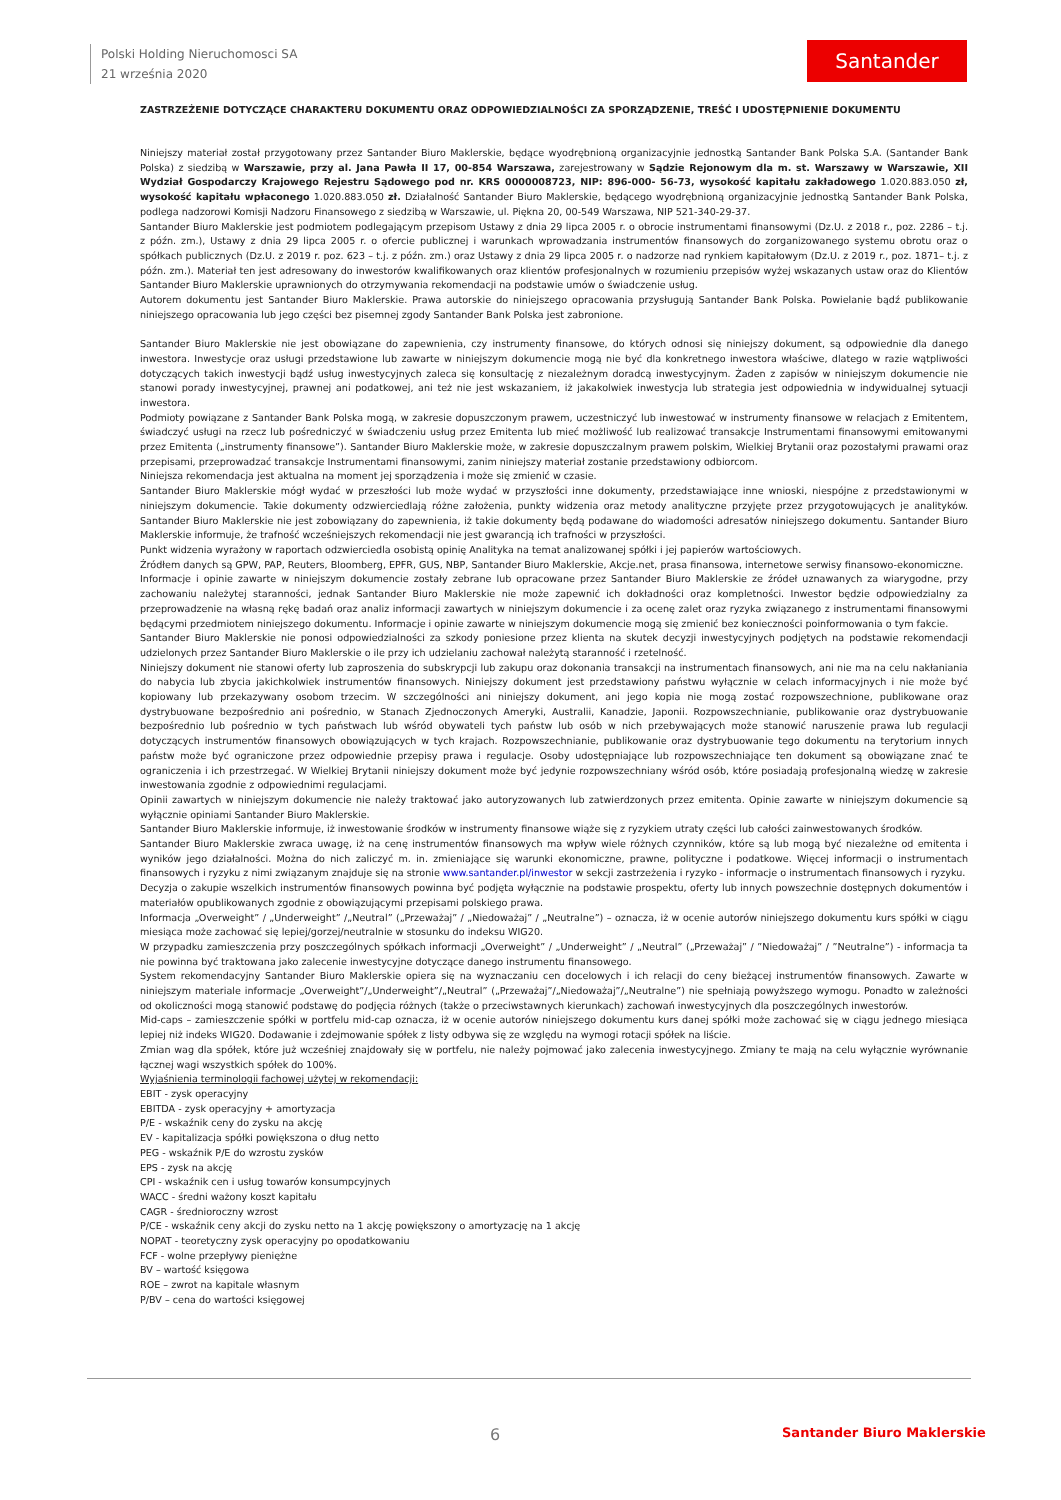Polski Holding Nieruchomosci SA
21 września 2020
Santander
ZASTRZEŻENIE DOTYCZĄCE CHARAKTERU DOKUMENTU ORAZ ODPOWIEDZIALNOŚCI ZA SPORZĄDZENIE, TREŚĆ I UDOSTĘPNIENIE DOKUMENTU
Niniejszy materiał został przygotowany przez Santander Biuro Maklerskie, będące wyodrębnioną organizacyjnie jednostką Santander Bank Polska S.A. (Santander Bank Polska) z siedzibą w Warszawie, przy al. Jana Pawła II 17, 00-854 Warszawa, zarejestrowany w Sądzie Rejonowym dla m. st. Warszawy w Warszawie, XII Wydział Gospodarczy Krajowego Rejestru Sądowego pod nr. KRS 0000008723, NIP: 896-000- 56-73, wysokość kapitału zakładowego 1.020.883.050 zł, wysokość kapitału wpłaconego 1.020.883.050 zł. Działalność Santander Biuro Maklerskie, będącego wyodrębnioną organizacyjnie jednostką Santander Bank Polska, podlega nadzorowi Komisji Nadzoru Finansowego z siedzibą w Warszawie, ul. Piękna 20, 00-549 Warszawa, NIP 521-340-29-37.
Santander Biuro Maklerskie jest podmiotem podlegającym przepisom Ustawy z dnia 29 lipca 2005 r. o obrocie instrumentami finansowymi (Dz.U. z 2018 r., poz. 2286 – t.j. z późn. zm.), Ustawy z dnia 29 lipca 2005 r. o ofercie publicznej i warunkach wprowadzania instrumentów finansowych do zorganizowanego systemu obrotu oraz o spółkach publicznych (Dz.U. z 2019 r. poz. 623 – t.j. z późn. zm.) oraz Ustawy z dnia 29 lipca 2005 r. o nadzorze nad rynkiem kapitałowym (Dz.U. z 2019 r., poz. 1871– t.j. z późn. zm.). Materiał ten jest adresowany do inwestorów kwalifikowanych oraz klientów profesjonalnych w rozumieniu przepisów wyżej wskazanych ustaw oraz do Klientów Santander Biuro Maklerskie uprawnionych do otrzymywania rekomendacji na podstawie umów o świadczenie usług.
Autorem dokumentu jest Santander Biuro Maklerskie. Prawa autorskie do niniejszego opracowania przysługują Santander Bank Polska. Powielanie bądź publikowanie niniejszego opracowania lub jego części bez pisemnej zgody Santander Bank Polska jest zabronione.
Santander Biuro Maklerskie nie jest obowiązane do zapewnienia, czy instrumenty finansowe, do których odnosi się niniejszy dokument, są odpowiednie dla danego inwestora. Inwestycje oraz usługi przedstawione lub zawarte w niniejszym dokumencie mogą nie być dla konkretnego inwestora właściwe, dlatego w razie wątpliwości dotyczących takich inwestycji bądź usług inwestycyjnych zaleca się konsultację z niezależnym doradcą inwestycyjnym. Żaden z zapisów w niniejszym dokumencie nie stanowi porady inwestycyjnej, prawnej ani podatkowej, ani też nie jest wskazaniem, iż jakakolwiek inwestycja lub strategia jest odpowiednia w indywidualnej sytuacji inwestora.
Podmioty powiązane z Santander Bank Polska mogą, w zakresie dopuszczonym prawem, uczestniczyć lub inwestować w instrumenty finansowe w relacjach z Emitentem, świadczyć usługi na rzecz lub pośredniczyć w świadczeniu usług przez Emitenta lub mieć możliwość lub realizować transakcje Instrumentami finansowymi emitowanymi przez Emitenta („instrumenty finansowe”). Santander Biuro Maklerskie może, w zakresie dopuszczalnym prawem polskim, Wielkiej Brytanii oraz pozostałymi prawami oraz przepisami, przeprowadzać transakcje Instrumentami finansowymi, zanim niniejszy materiał zostanie przedstawiony odbiorcom.
Niniejsza rekomendacja jest aktualna na moment jej sporządzenia i może się zmienić w czasie.
Santander Biuro Maklerskie mógł wydać w przeszłości lub może wydać w przyszłości inne dokumenty, przedstawiające inne wnioski, niespójne z przedstawionymi w niniejszym dokumencie. Takie dokumenty odzwierciedlają różne założenia, punkty widzenia oraz metody analityczne przyjęte przez przygotowujących je analityków. Santander Biuro Maklerskie nie jest zobowiązany do zapewnienia, iż takie dokumenty będą podawane do wiadomości adresatów niniejszego dokumentu. Santander Biuro Maklerskie informuje, że trafność wcześniejszych rekomendacji nie jest gwarancją ich trafności w przyszłości.
Punkt widzenia wyrażony w raportach odzwierciedla osobistą opinię Analityka na temat analizowanej spółki i jej papierów wartościowych.
Źródłem danych są GPW, PAP, Reuters, Bloomberg, EPFR, GUS, NBP, Santander Biuro Maklerskie, Akcje.net, prasa finansowa, internetowe serwisy finansowo-ekonomiczne.
Informacje i opinie zawarte w niniejszym dokumencie zostały zebrane lub opracowane przez Santander Biuro Maklerskie ze źródeł uznawanych za wiarygodne, przy zachowaniu należytej staranności, jednak Santander Biuro Maklerskie nie może zapewnić ich dokładności oraz kompletności. Inwestor będzie odpowiedzialny za przeprowadzenie na własną rękę badań oraz analiz informacji zawartych w niniejszym dokumencie i za ocenę zalet oraz ryzyka związanego z instrumentami finansowymi będącymi przedmiotem niniejszego dokumentu. Informacje i opinie zawarte w niniejszym dokumencie mogą się zmienić bez konieczności poinformowania o tym fakcie.
Santander Biuro Maklerskie nie ponosi odpowiedzialności za szkody poniesione przez klienta na skutek decyzji inwestycyjnych podjętych na podstawie rekomendacji udzielonych przez Santander Biuro Maklerskie o ile przy ich udzielaniu zachował należytą staranność i rzetelność.
Niniejszy dokument nie stanowi oferty lub zaproszenia do subskrypcji lub zakupu oraz dokonania transakcji na instrumentach finansowych, ani nie ma na celu nakłaniania do nabycia lub zbycia jakichkolwiek instrumentów finansowych. Niniejszy dokument jest przedstawiony państwu wyłącznie w celach informacyjnych i nie może być kopiowany lub przekazywany osobom trzecim. W szczególności ani niniejszy dokument, ani jego kopia nie mogą zostać rozpowszechnione, publikowane oraz dystrybuowane bezpośrednio ani pośrednio, w Stanach Zjednoczonych Ameryki, Australii, Kanadzie, Japonii. Rozpowszechnianie, publikowanie oraz dystrybuowanie bezpośrednio lub pośrednio w tych państwach lub wśród obywateli tych państw lub osób w nich przebywających może stanowić naruszenie prawa lub regulacji dotyczących instrumentów finansowych obowiązujących w tych krajach. Rozpowszechnianie, publikowanie oraz dystrybuowanie tego dokumentu na terytorium innych państw może być ograniczone przez odpowiednie przepisy prawa i regulacje. Osoby udostępniające lub rozpowszechniające ten dokument są obowiązane znać te ograniczenia i ich przestrzegać. W Wielkiej Brytanii niniejszy dokument może być jedynie rozpowszechniany wśród osób, które posiadają profesjonalną wiedzę w zakresie inwestowania zgodnie z odpowiednimi regulacjami.
Opinii zawartych w niniejszym dokumencie nie należy traktować jako autoryzowanych lub zatwierdzonych przez emitenta. Opinie zawarte w niniejszym dokumencie są wyłącznie opiniami Santander Biuro Maklerskie.
Santander Biuro Maklerskie informuje, iż inwestowanie środków w instrumenty finansowe wiąże się z ryzykiem utraty części lub całości zainwestowanych środków.
Santander Biuro Maklerskie zwraca uwagę, iż na cenę instrumentów finansowych ma wpływ wiele różnych czynników, które są lub mogą być niezależne od emitenta i wyników jego działalności. Można do nich zaliczyć m. in. zmieniające się warunki ekonomiczne, prawne, polityczne i podatkowe. Więcej informacji o instrumentach finansowych i ryzyku z nimi związanym znajduje się na stronie www.santander.pl/inwestor w sekcji zastrzeżenia i ryzyko - informacje o instrumentach finansowych i ryzyku.
Decyzja o zakupie wszelkich instrumentów finansowych powinna być podjęta wyłącznie na podstawie prospektu, oferty lub innych powszechnie dostępnych dokumentów i materiałów opublikowanych zgodnie z obowiązującymi przepisami polskiego prawa.
Informacja „Overweight” / „Underweight” /„Neutral” („Przeważaj” / „Niedoważaj” / „Neutralne”) – oznacza, iż w ocenie autorów niniejszego dokumentu kurs spółki w ciągu miesiąca może zachować się lepiej/gorzej/neutralnie w stosunku do indeksu WIG20.
W przypadku zamieszczenia przy poszczególnych spółkach informacji „Overweight” / „Underweight” / „Neutral” („Przeważaj” / ”Niedoważaj” / ”Neutralne”) - informacja ta nie powinna być traktowana jako zalecenie inwestycyjne dotyczące danego instrumentu finansowego.
System rekomendacyjny Santander Biuro Maklerskie opiera się na wyznaczaniu cen docelowych i ich relacji do ceny bieżącej instrumentów finansowych. Zawarte w niniejszym materiale informacje „Overweight”/„Underweight”/„Neutral” („Przeważaj”/„Niedoważaj”/„Neutralne”) nie spełniają powyższego wymogu. Ponadto w zależności od okoliczności mogą stanowić podstawę do podjęcia różnych (także o przeciwstawnych kierunkach) zachowań inwestycyjnych dla poszczególnych inwestorów.
Mid-caps – zamieszczenie spółki w portfelu mid-cap oznacza, iż w ocenie autorów niniejszego dokumentu kurs danej spółki może zachować się w ciągu jednego miesiąca lepiej niż indeks WIG20. Dodawanie i zdejmowanie spółek z listy odbywa się ze względu na wymogi rotacji spółek na liście.
Zmian wag dla spółek, które już wcześniej znajdowały się w portfelu, nie należy pojmować jako zalecenia inwestycyjnego. Zmiany te mają na celu wyłącznie wyrównanie łącznej wagi wszystkich spółek do 100%.
Wyjaśnienia terminologii fachowej użytej w rekomendacji:
EBIT - zysk operacyjny
EBITDA - zysk operacyjny + amortyzacja
P/E - wskaźnik ceny do zysku na akcję
EV - kapitalizacja spółki powiększona o dług netto
PEG - wskaźnik P/E do wzrostu zysków
EPS - zysk na akcję
CPI - wskaźnik cen i usług towarów konsumpcyjnych
WACC - średni ważony koszt kapitału
CAGR - średnioroczny wzrost
P/CE - wskaźnik ceny akcji do zysku netto na 1 akcję powiększony o amortyzację na 1 akcję
NOPAT - teoretyczny zysk operacyjny po opodatkowaniu
FCF - wolne przepływy pieniężne
BV – wartość księgowa
ROE – zwrot na kapitale własnym
P/BV – cena do wartości księgowej
6 Santander Biuro Maklerskie